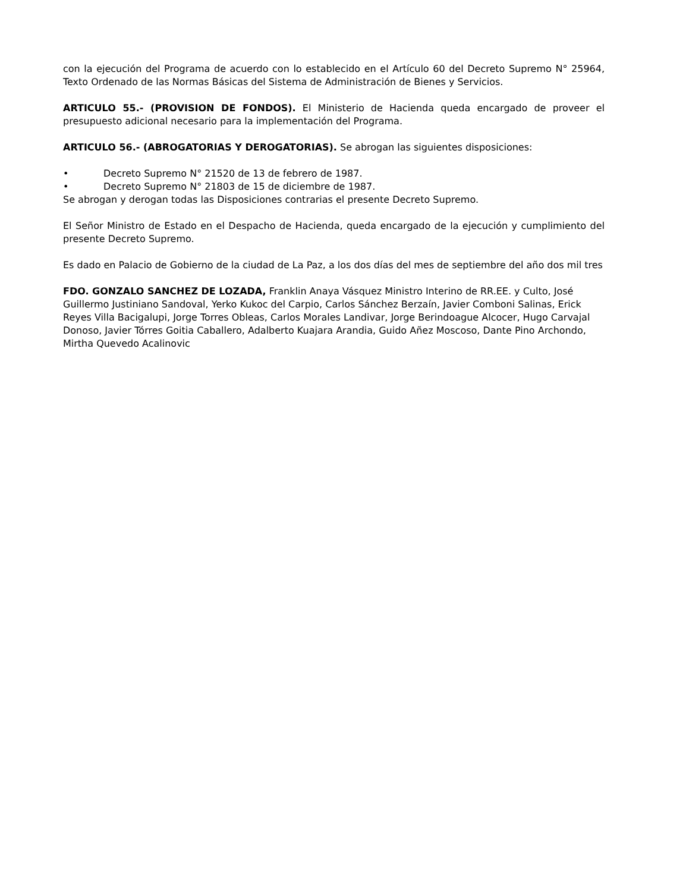con la ejecución del Programa de acuerdo con lo establecido en el Artículo 60 del Decreto Supremo N° 25964, Texto Ordenado de las Normas Básicas del Sistema de Administración de Bienes y Servicios.
ARTICULO 55.- (PROVISION DE FONDOS). El Ministerio de Hacienda queda encargado de proveer el presupuesto adicional necesario para la implementación del Programa.
ARTICULO 56.- (ABROGATORIAS Y DEROGATORIAS). Se abrogan las siguientes disposiciones:
• Decreto Supremo N° 21520 de 13 de febrero de 1987.
• Decreto Supremo N° 21803 de 15 de diciembre de 1987.
Se abrogan y derogan todas las Disposiciones contrarias el presente Decreto Supremo.
El Señor Ministro de Estado en el Despacho de Hacienda, queda encargado de la ejecución y cumplimiento del presente Decreto Supremo.
Es dado en Palacio de Gobierno de la ciudad de La Paz, a los dos días del mes de septiembre del año dos mil tres
FDO. GONZALO SANCHEZ DE LOZADA, Franklin Anaya Vásquez Ministro Interino de RR.EE. y Culto, José Guillermo Justiniano Sandoval, Yerko Kukoc del Carpio, Carlos Sánchez Berzaín, Javier Comboni Salinas, Erick Reyes Villa Bacigalupi, Jorge Torres Obleas, Carlos Morales Landivar, Jorge Berindoague Alcocer, Hugo Carvajal Donoso, Javier Tórres Goitia Caballero, Adalberto Kuajara Arandia, Guido Añez Moscoso, Dante Pino Archondo, Mirtha Quevedo Acalinovic